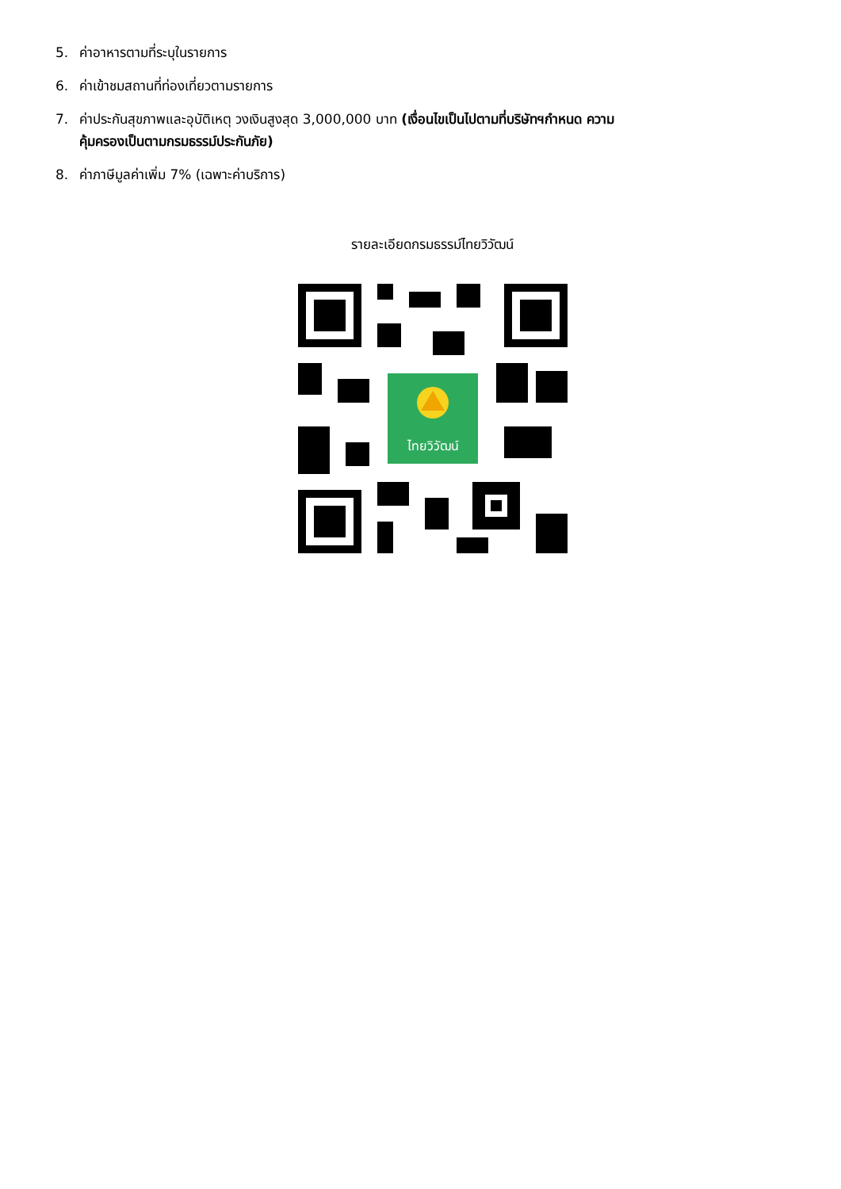5. ค่าอาหารตามที่ระบุในรายการ
6. ค่าเข้าชมสถานที่ท่องเที่ยวตามรายการ
7. ค่าประกันสุขภาพและอุบัติเหตุ วงเงินสูงสุด 3,000,000 บาท (เงื่อนไขเป็นไปตามที่บริษัทฯกำหนด ความ
คุ้มครองเป็นตามกรมธรรม์ประกันภัย)
8. ค่าภาษีมูลค่าเพิ่ม 7% (เฉพาะค่าบริการ)
รายละเอียดกรมธรรม์ไทยวิวัฒน์
ไทยวิวัฒน์